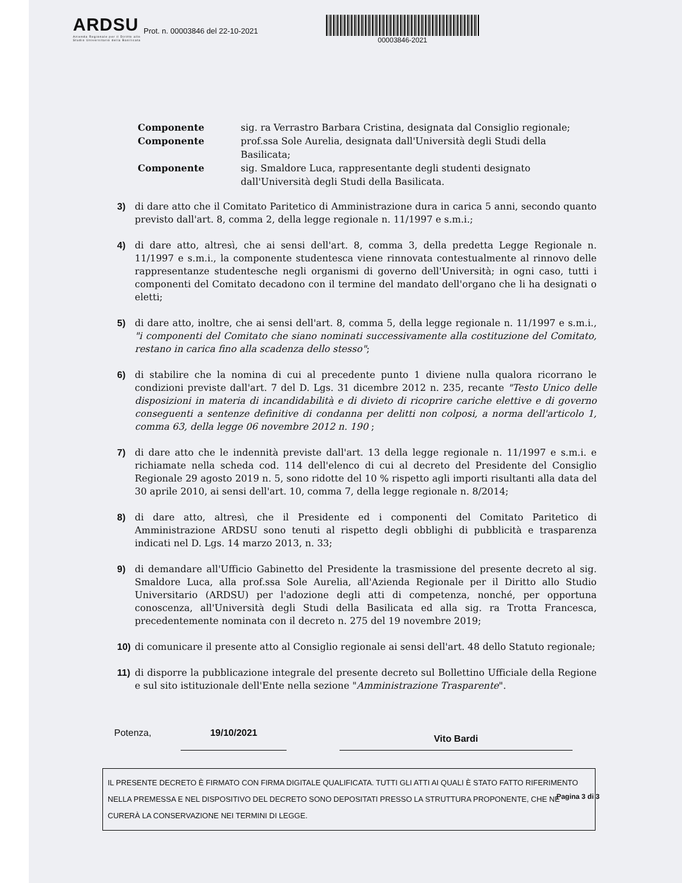ARDSU
Azienda Regionale per il Diritto allo Studio Universitario della Basilicata
Prot. n. 00003846 del 22-10-2021
00003846-2021
Componente sig. ra Verrastro Barbara Cristina, designata dal Consiglio regionale; Componente prof.ssa Sole Aurelia, designata dall'Università degli Studi della Basilicata; Componente sig. Smaldore Luca, rappresentante degli studenti designato dall'Università degli Studi della Basilicata.
3) di dare atto che il Comitato Paritetico di Amministrazione dura in carica 5 anni, secondo quanto previsto dall'art. 8, comma 2, della legge regionale n. 11/1997 e s.m.i.;
4) di dare atto, altresì, che ai sensi dell'art. 8, comma 3, della predetta Legge Regionale n. 11/1997 e s.m.i., la componente studentesca viene rinnovata contestualmente al rinnovo delle rappresentanze studentesche negli organismi di governo dell'Università; in ogni caso, tutti i componenti del Comitato decadono con il termine del mandato dell'organo che li ha designati o eletti;
5) di dare atto, inoltre, che ai sensi dell'art. 8, comma 5, della legge regionale n. 11/1997 e s.m.i., "i componenti del Comitato che siano nominati successivamente alla costituzione del Comitato, restano in carica fino alla scadenza dello stesso";
6) di stabilire che la nomina di cui al precedente punto 1 diviene nulla qualora ricorrano le condizioni previste dall'art. 7 del D. Lgs. 31 dicembre 2012 n. 235, recante "Testo Unico delle disposizioni in materia di incandidabilità e di divieto di ricoprire cariche elettive e di governo conseguenti a sentenze definitive di condanna per delitti non colposi, a norma dell'articolo 1, comma 63, della legge 06 novembre 2012 n. 190 ;
7) di dare atto che le indennità previste dall'art. 13 della legge regionale n. 11/1997 e s.m.i. e richiamate nella scheda cod. 114 dell'elenco di cui al decreto del Presidente del Consiglio Regionale 29 agosto 2019 n. 5, sono ridotte del 10 % rispetto agli importi risultanti alla data del 30 aprile 2010, ai sensi dell'art. 10, comma 7, della legge regionale n. 8/2014;
8) di dare atto, altresì, che il Presidente ed i componenti del Comitato Paritetico di Amministrazione ARDSU sono tenuti al rispetto degli obblighi di pubblicità e trasparenza indicati nel D. Lgs. 14 marzo 2013, n. 33;
9) di demandare all'Ufficio Gabinetto del Presidente la trasmissione del presente decreto al sig. Smaldore Luca, alla prof.ssa Sole Aurelia, all'Azienda Regionale per il Diritto allo Studio Universitario (ARDSU) per l'adozione degli atti di competenza, nonché, per opportuna conoscenza, all'Università degli Studi della Basilicata ed alla sig. ra Trotta Francesca, precedentemente nominata con il decreto n. 275 del 19 novembre 2019;
10) di comunicare il presente atto al Consiglio regionale ai sensi dell'art. 48 dello Statuto regionale;
11) di disporre la pubblicazione integrale del presente decreto sul Bollettino Ufficiale della Regione e sul sito istituzionale dell'Ente nella sezione "Amministrazione Trasparente".
Potenza, 19/10/2021 Vito Bardi
IL PRESENTE DECRETO È FIRMATO CON FIRMA DIGITALE QUALIFICATA. TUTTI GLI ATTI AI QUALI È STATO FATTO RIFERIMENTO NELLA PREMESSA E NEL DISPOSITIVO DEL DECRETO SONO DEPOSITATI PRESSO LA STRUTTURA PROPONENTE, CHE NE CURERÀ LA CONSERVAZIONE NEI TERMINI DI LEGGE.
Pagina 3 di 3